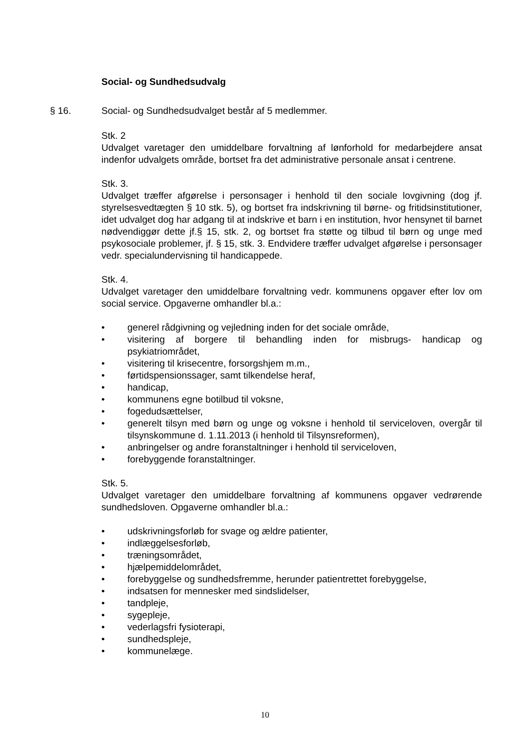Social- og Sundhedsudvalg
§ 16. Social- og Sundhedsudvalget består af 5 medlemmer.
Stk. 2
Udvalget varetager den umiddelbare forvaltning af lønforhold for medarbejdere ansat indenfor udvalgets område, bortset fra det administrative personale ansat i centrene.
Stk. 3.
Udvalget træffer afgørelse i personsager i henhold til den sociale lovgivning (dog jf. styrelsesvedtægten § 10 stk. 5), og bortset fra indskrivning til børne- og fritidsinstitutioner, idet udvalget dog har adgang til at indskrive et barn i en institution, hvor hensynet til barnet nødvendiggør dette jf.§ 15, stk. 2, og bortset fra støtte og tilbud til børn og unge med psykosociale problemer, jf. § 15, stk. 3. Endvidere træffer udvalget afgørelse i personsager vedr. specialundervisning til handicappede.
Stk. 4.
Udvalget varetager den umiddelbare forvaltning vedr. kommunens opgaver efter lov om social service. Opgaverne omhandler bl.a.:
• generel rådgivning og vejledning inden for det sociale område,
• visitering af borgere til behandling inden for misbrugs- handicap og psykiatriområdet,
• visitering til krisecentre, forsorgshjem m.m.,
• førtidspensionssager, samt tilkendelse heraf,
• handicap,
• kommunens egne botilbud til voksne,
• fogedudsættelser,
• generelt tilsyn med børn og unge og voksne i henhold til serviceloven, overgår til tilsynskommune d. 1.11.2013 (i henhold til Tilsynsreformen),
• anbringelser og andre foranstaltninger i henhold til serviceloven,
• forebyggende foranstaltninger.
Stk. 5.
Udvalget varetager den umiddelbare forvaltning af kommunens opgaver vedrørende sundhedsloven. Opgaverne omhandler bl.a.:
• udskrivningsforløb for svage og ældre patienter,
• indlæggelsesforløb,
• træningsområdet,
• hjælpemiddelområdet,
• forebyggelse og sundhedsfremme, herunder patientrettet forebyggelse,
• indsatsen for mennesker med sindslidelser,
• tandpleje,
• sygepleje,
• vederlagsfri fysioterapi,
• sundhedspleje,
• kommunelæge.
10